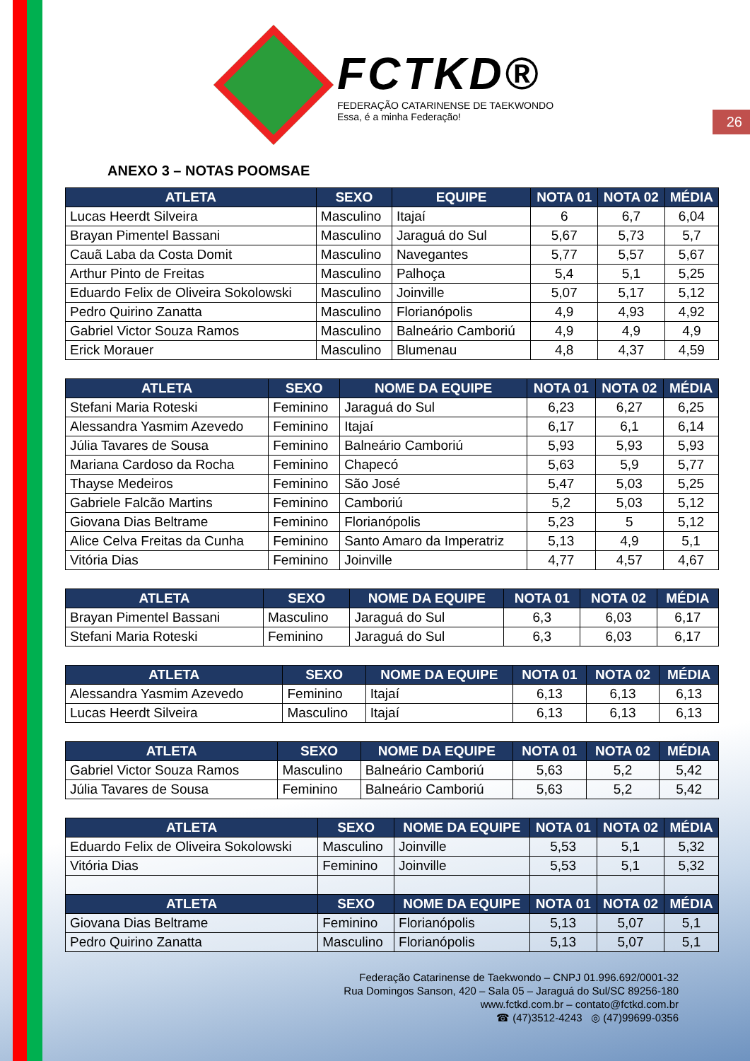FCTKD®
FEDERAÇÃO CATARINENSE DE TAEKWONDO
Essa, é a minha Federação!
26
ANEXO 3 – NOTAS POOMSAE
| ATLETA | SEXO | EQUIPE | NOTA 01 | NOTA 02 | MÉDIA |
| --- | --- | --- | --- | --- | --- |
| Lucas Heerdt Silveira | Masculino | Itajaí | 6 | 6,7 | 6,04 |
| Brayan Pimentel Bassani | Masculino | Jaraguá do Sul | 5,67 | 5,73 | 5,7 |
| Cauã Laba da Costa Domit | Masculino | Navegantes | 5,77 | 5,57 | 5,67 |
| Arthur Pinto de Freitas | Masculino | Palhoça | 5,4 | 5,1 | 5,25 |
| Eduardo Felix de Oliveira Sokolowski | Masculino | Joinville | 5,07 | 5,17 | 5,12 |
| Pedro Quirino Zanatta | Masculino | Florianópolis | 4,9 | 4,93 | 4,92 |
| Gabriel Victor Souza Ramos | Masculino | Balneário Camboriú | 4,9 | 4,9 | 4,9 |
| Erick Morauer | Masculino | Blumenau | 4,8 | 4,37 | 4,59 |
| ATLETA | SEXO | NOME DA EQUIPE | NOTA 01 | NOTA 02 | MÉDIA |
| --- | --- | --- | --- | --- | --- |
| Stefani Maria Roteski | Feminino | Jaraguá do Sul | 6,23 | 6,27 | 6,25 |
| Alessandra Yasmim Azevedo | Feminino | Itajaí | 6,17 | 6,1 | 6,14 |
| Júlia Tavares de Sousa | Feminino | Balneário Camboriú | 5,93 | 5,93 | 5,93 |
| Mariana Cardoso da Rocha | Feminino | Chapecó | 5,63 | 5,9 | 5,77 |
| Thayse Medeiros | Feminino | São José | 5,47 | 5,03 | 5,25 |
| Gabriele Falcão Martins | Feminino | Camboriú | 5,2 | 5,03 | 5,12 |
| Giovana Dias Beltrame | Feminino | Florianópolis | 5,23 | 5 | 5,12 |
| Alice Celva Freitas da Cunha | Feminino | Santo Amaro da Imperatriz | 5,13 | 4,9 | 5,1 |
| Vitória Dias | Feminino | Joinville | 4,77 | 4,57 | 4,67 |
| ATLETA | SEXO | NOME DA EQUIPE | NOTA 01 | NOTA 02 | MÉDIA |
| --- | --- | --- | --- | --- | --- |
| Brayan Pimentel Bassani | Masculino | Jaraguá do Sul | 6,3 | 6,03 | 6,17 |
| Stefani Maria Roteski | Feminino | Jaraguá do Sul | 6,3 | 6,03 | 6,17 |
| ATLETA | SEXO | NOME DA EQUIPE | NOTA 01 | NOTA 02 | MÉDIA |
| --- | --- | --- | --- | --- | --- |
| Alessandra Yasmim Azevedo | Feminino | Itajaí | 6,13 | 6,13 | 6,13 |
| Lucas Heerdt Silveira | Masculino | Itajaí | 6,13 | 6,13 | 6,13 |
| ATLETA | SEXO | NOME DA EQUIPE | NOTA 01 | NOTA 02 | MÉDIA |
| --- | --- | --- | --- | --- | --- |
| Gabriel Victor Souza Ramos | Masculino | Balneário Camboriú | 5,63 | 5,2 | 5,42 |
| Júlia Tavares de Sousa | Feminino | Balneário Camboriú | 5,63 | 5,2 | 5,42 |
| ATLETA | SEXO | NOME DA EQUIPE | NOTA 01 | NOTA 02 | MÉDIA |
| --- | --- | --- | --- | --- | --- |
| Eduardo Felix de Oliveira Sokolowski | Masculino | Joinville | 5,53 | 5,1 | 5,32 |
| Vitória Dias | Feminino | Joinville | 5,53 | 5,1 | 5,32 |
| ATLETA | SEXO | NOME DA EQUIPE | NOTA 01 | NOTA 02 | MÉDIA |
| Giovana Dias Beltrame | Feminino | Florianópolis | 5,13 | 5,07 | 5,1 |
| Pedro Quirino Zanatta | Masculino | Florianópolis | 5,13 | 5,07 | 5,1 |
Federação Catarinense de Taekwondo – CNPJ 01.996.692/0001-32
Rua Domingos Sanson, 420 – Sala 05 – Jaraguá do Sul/SC 89256-180
www.fctkd.com.br – contato@fctkd.com.br
☎ (47)3512-4243 ◎ (47)99699-0356